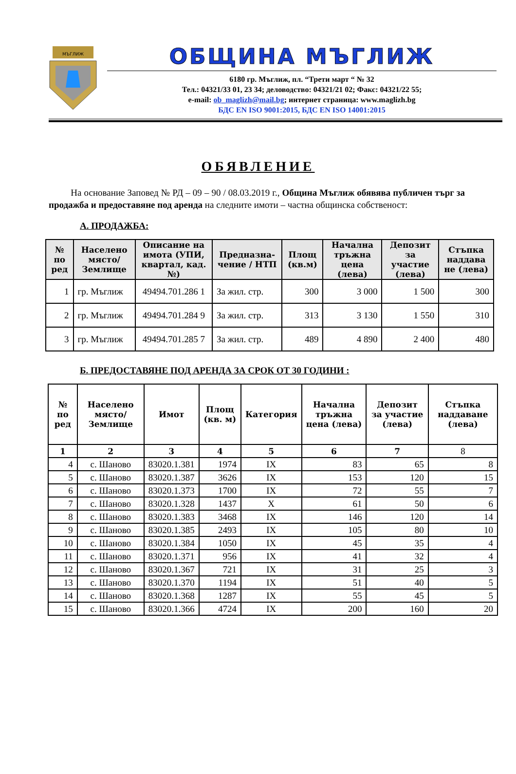МЪГЛИЖ
ОБЩИНА МЪГЛИЖ
6180 гр. Мъглиж, пл. “Трети март “ № 32
Тел.: 04321/33 01, 23 34; деловодство: 04321/21 02; Факс: 04321/22 55;
e-mail: ob_maglizh@mail.bg; интернет страница: www.maglizh.bg
БДС EN ISO 9001:2015, БДС EN ISO 14001:2015
ОБЯВЛЕНИЕ
На основание Заповед № РД – 09 – 90 / 08.03.2019 г., Община Мъглиж обявява публичен търг за продажба и предоставяне под аренда на следните имоти – частна общинска собственост:
А. ПРОДАЖБА:
| № по ред | Населено място/ Землище | Описание на имота (УПИ, квартал, кад. №) | Предназна-чение / НТП | Площ (кв.м) | Начална тръжна цена (лева) | Депозит за участие (лева) | Стъпка наддава не (лева) |
| --- | --- | --- | --- | --- | --- | --- | --- |
| 1 | гр. Мъглиж | 49494.701.286 1 | За жил. стр. | 300 | 3 000 | 1 500 | 300 |
| 2 | гр. Мъглиж | 49494.701.284 9 | За жил. стр. | 313 | 3 130 | 1 550 | 310 |
| 3 | гр. Мъглиж | 49494.701.285 7 | За жил. стр. | 489 | 4 890 | 2 400 | 480 |
Б. ПРЕДОСТАВЯНЕ ПОД АРЕНДА ЗА СРОК ОТ 30 ГОДИНИ :
| № по ред | Населено място/ Землище | Имот | Площ (кв. м) | Категория | Начална тръжна цена (лева) | Депозит за участие (лева) | Стъпка наддаване (лева) |
| --- | --- | --- | --- | --- | --- | --- | --- |
| 1 | 2 | 3 | 4 | 5 | 6 | 7 | 8 |
| 4 | с. Шаново | 83020.1.381 | 1974 | IX | 83 | 65 | 8 |
| 5 | с. Шаново | 83020.1.387 | 3626 | IX | 153 | 120 | 15 |
| 6 | с. Шаново | 83020.1.373 | 1700 | IX | 72 | 55 | 7 |
| 7 | с. Шаново | 83020.1.328 | 1437 | X | 61 | 50 | 6 |
| 8 | с. Шаново | 83020.1.383 | 3468 | IX | 146 | 120 | 14 |
| 9 | с. Шаново | 83020.1.385 | 2493 | IX | 105 | 80 | 10 |
| 10 | с. Шаново | 83020.1.384 | 1050 | IX | 45 | 35 | 4 |
| 11 | с. Шаново | 83020.1.371 | 956 | IX | 41 | 32 | 4 |
| 12 | с. Шаново | 83020.1.367 | 721 | IX | 31 | 25 | 3 |
| 13 | с. Шаново | 83020.1.370 | 1194 | IX | 51 | 40 | 5 |
| 14 | с. Шаново | 83020.1.368 | 1287 | IX | 55 | 45 | 5 |
| 15 | с. Шаново | 83020.1.366 | 4724 | IX | 200 | 160 | 20 |